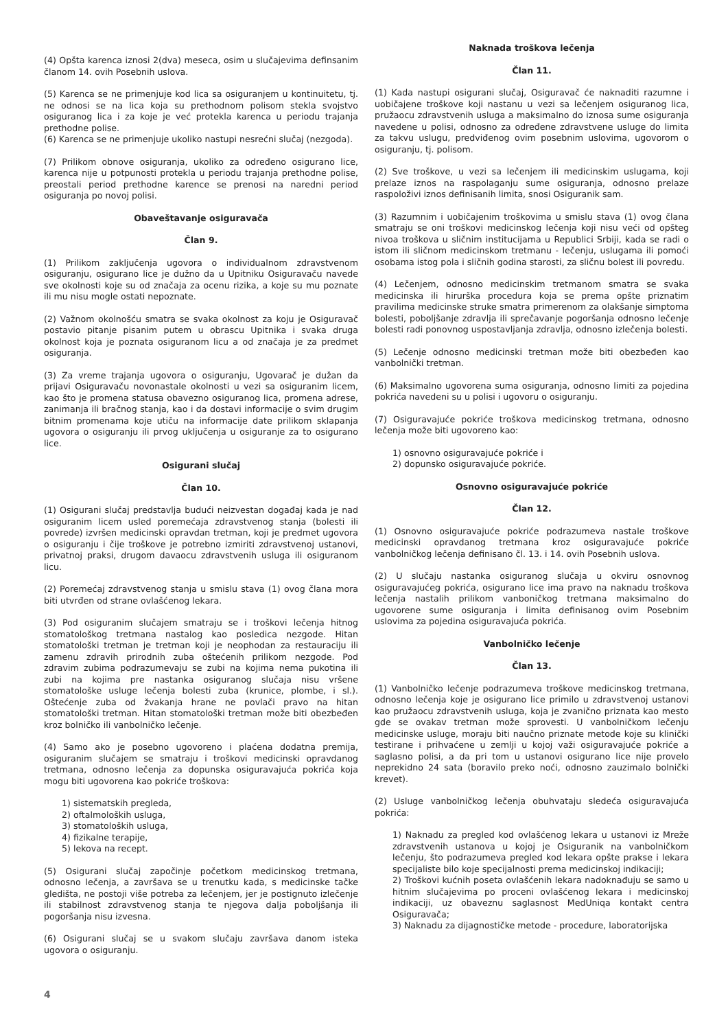(4) Opšta karenca iznosi 2(dva) meseca, osim u slučajevima definsanim članom 14. ovih Posebnih uslova.
(5) Karenca se ne primenjuje kod lica sa osiguranjem u kontinuitetu, tj. ne odnosi se na lica koja su prethodnom polisom stekla svojstvo osiguranog lica i za koje je već protekla karenca u periodu trajanja prethodne polise.
(6) Karenca se ne primenjuje ukoliko nastupi nesrećni slučaj (nezgoda).
(7) Prilikom obnove osiguranja, ukoliko za određeno osigurano lice, karenca nije u potpunosti protekla u periodu trajanja prethodne polise, preostali period prethodne karence se prenosi na naredni period osiguranja po novoj polisi.
Obaveštavanje osiguravača
Član 9.
(1) Prilikom zaključenja ugovora o individualnom zdravstvenom osiguranju, osigurano lice je dužno da u Upitniku Osiguravaču navede sve okolnosti koje su od značaja za ocenu rizika, a koje su mu poznate ili mu nisu mogle ostati nepoznate.
(2) Važnom okolnošću smatra se svaka okolnost za koju je Osiguravač postavio pitanje pisanim putem u obrascu Upitnika i svaka druga okolnost koja je poznata osiguranom licu a od značaja je za predmet osiguranja.
(3) Za vreme trajanja ugovora o osiguranju, Ugovarač je dužan da prijavi Osiguravaču novonastale okolnosti u vezi sa osiguranim licem, kao što je promena statusa obavezno osiguranog lica, promena adrese, zanimanja ili bračnog stanja, kao i da dostavi informacije o svim drugim bitnim promenama koje utiču na informacije date prilikom sklapanja ugovora o osiguranju ili prvog uključenja u osiguranje za to osigurano lice.
Osigurani slučaj
Član 10.
(1) Osigurani slučaj predstavlja budući neizvestan događaj kada je nad osiguranim licem usled poremećaja zdravstvenog stanja (bolesti ili povrede) izvršen medicinski opravdan tretman, koji je predmet ugovora o osiguranju i čije troškove je potrebno izmiriti zdravstvenoj ustanovi, privatnoj praksi, drugom davaocu zdravstvenih usluga ili osiguranom licu.
(2) Poremećaj zdravstvenog stanja u smislu stava (1) ovog člana mora biti utvrđen od strane ovlašćenog lekara.
(3) Pod osiguranim slučajem smatraju se i troškovi lečenja hitnog stomatološkog tretmana nastalog kao posledica nezgode. Hitan stomatološki tretman je tretman koji je neophodan za restauraciju ili zamenu zdravih prirodnih zuba oštećenih prilikom nezgode. Pod zdravim zubima podrazumevaju se zubi na kojima nema pukotina ili zubi na kojima pre nastanka osiguranog slučaja nisu vršene stomatološke usluge lečenja bolesti zuba (krunice, plombe, i sl.). Oštećenje zuba od žvakanja hrane ne povlači pravo na hitan stomatološki tretman. Hitan stomatološki tretman može biti obezbeđen kroz bolničko ili vanbolničko lečenje.
(4) Samo ako je posebno ugovoreno i plaćena dodatna premija, osiguranim slučajem se smatraju i troškovi medicinski opravdanog tretmana, odnosno lečenja za dopunska osiguravajuća pokrića koja mogu biti ugovorena kao pokriće troškova:
1) sistematskih pregleda,
2) oftalmoloških usluga,
3) stomatoloških usluga,
4) fizikalne terapije,
5) lekova na recept.
(5) Osigurani slučaj započinje početkom medicinskog tretmana, odnosno lečenja, a završava se u trenutku kada, s medicinske tačke gledišta, ne postoji više potreba za lečenjem, jer je postignuto izlečenje ili stabilnost zdravstvenog stanja te njegova dalja poboljšanja ili pogoršanja nisu izvesna.
(6) Osigurani slučaj se u svakom slučaju završava danom isteka ugovora o osiguranju.
Naknada troškova lečenja
Član 11.
(1) Kada nastupi osigurani slučaj, Osiguravač će naknaditi razumne i uobičajene troškove koji nastanu u vezi sa lečenjem osiguranog lica, pružaocu zdravstvenih usluga a maksimalno do iznosa sume osiguranja navedene u polisi, odnosno za određene zdravstvene usluge do limita za takvu uslugu, predviđenog ovim posebnim uslovima, ugovorom o osiguranju, tj. polisom.
(2) Sve troškove, u vezi sa lečenjem ili medicinskim uslugama, koji prelaze iznos na raspolaganju sume osiguranja, odnosno prelaze raspoloživi iznos definisanih limita, snosi Osiguranik sam.
(3) Razumnim i uobičajenim troškovima u smislu stava (1) ovog člana smatraju se oni troškovi medicinskog lečenja koji nisu veći od opšteg nivoa troškova u sličnim institucijama u Republici Srbiji, kada se radi o istom ili sličnom medicinskom tretmanu - lečenju, uslugama ili pomoći osobama istog pola i sličnih godina starosti, za sličnu bolest ili povredu.
(4) Lečenjem, odnosno medicinskim tretmanom smatra se svaka medicinska ili hirurška procedura koja se prema opšte priznatim pravilima medicinske struke smatra primerenom za olakšanje simptoma bolesti, poboljšanje zdravlja ili sprečavanje pogoršanja odnosno lečenje bolesti radi ponovnog uspostavljanja zdravlja, odnosno izlečenja bolesti.
(5) Lečenje odnosno medicinski tretman može biti obezbeđen kao vanbolnički tretman.
(6) Maksimalno ugovorena suma osiguranja, odnosno limiti za pojedina pokrića navedeni su u polisi i ugovoru o osiguranju.
(7) Osiguravajuće pokriće troškova medicinskog tretmana, odnosno lečenja može biti ugovoreno kao:
1) osnovno osiguravajuće pokriće i
2) dopunsko osiguravajuće pokriće.
Osnovno osiguravajuće pokriće
Član 12.
(1) Osnovno osiguravajuće pokriće podrazumeva nastale troškove medicinski opravdanog tretmana kroz osiguravajuće pokriće vanbolničkog lečenja definisano čl. 13. i 14. ovih Posebnih uslova.
(2) U slučaju nastanka osiguranog slučaja u okviru osnovnog osiguravajućeg pokrića, osigurano lice ima pravo na naknadu troškova lečenja nastalih prilikom vanboničkog tretmana maksimalno do ugovorene sume osiguranja i limita definisanog ovim Posebnim uslovima za pojedina osiguravajuća pokrića.
Vanbolničko lečenje
Član 13.
(1) Vanbolničko lečenje podrazumeva troškove medicinskog tretmana, odnosno lečenja koje je osigurano lice primilo u zdravstvenoj ustanovi kao pružaocu zdravstvenih usluga, koja je zvanično priznata kao mesto gde se ovakav tretman može sprovesti. U vanbolničkom lečenju medicinske usluge, moraju biti naučno priznate metode koje su klinički testirane i prihvaćene u zemlji u kojoj važi osiguravajuće pokriće a saglasno polisi, a da pri tom u ustanovi osigurano lice nije provelo neprekidno 24 sata (boravilo preko noći, odnosno zauzimalo bolnički krevet).
(2) Usluge vanbolničkog lečenja obuhvataju sledeća osiguravajuća pokrića:
1) Naknadu za pregled kod ovlašćenog lekara u ustanovi iz Mreže zdravstvenih ustanova u kojoj je Osiguranik na vanbolničkom lečenju, što podrazumeva pregled kod lekara opšte prakse i lekara specijaliste bilo koje specijalnosti prema medicinskoj indikaciji;
2) Troškovi kućnih poseta ovlašćenih lekara nadoknađuju se samo u hitnim slučajevima po proceni ovlašćenog lekara i medicinskoj indikaciji, uz obaveznu saglasnost MedUniqa kontakt centra Osiguravača;
3) Naknadu za dijagnostičke metode - procedure, laboratorijska
4